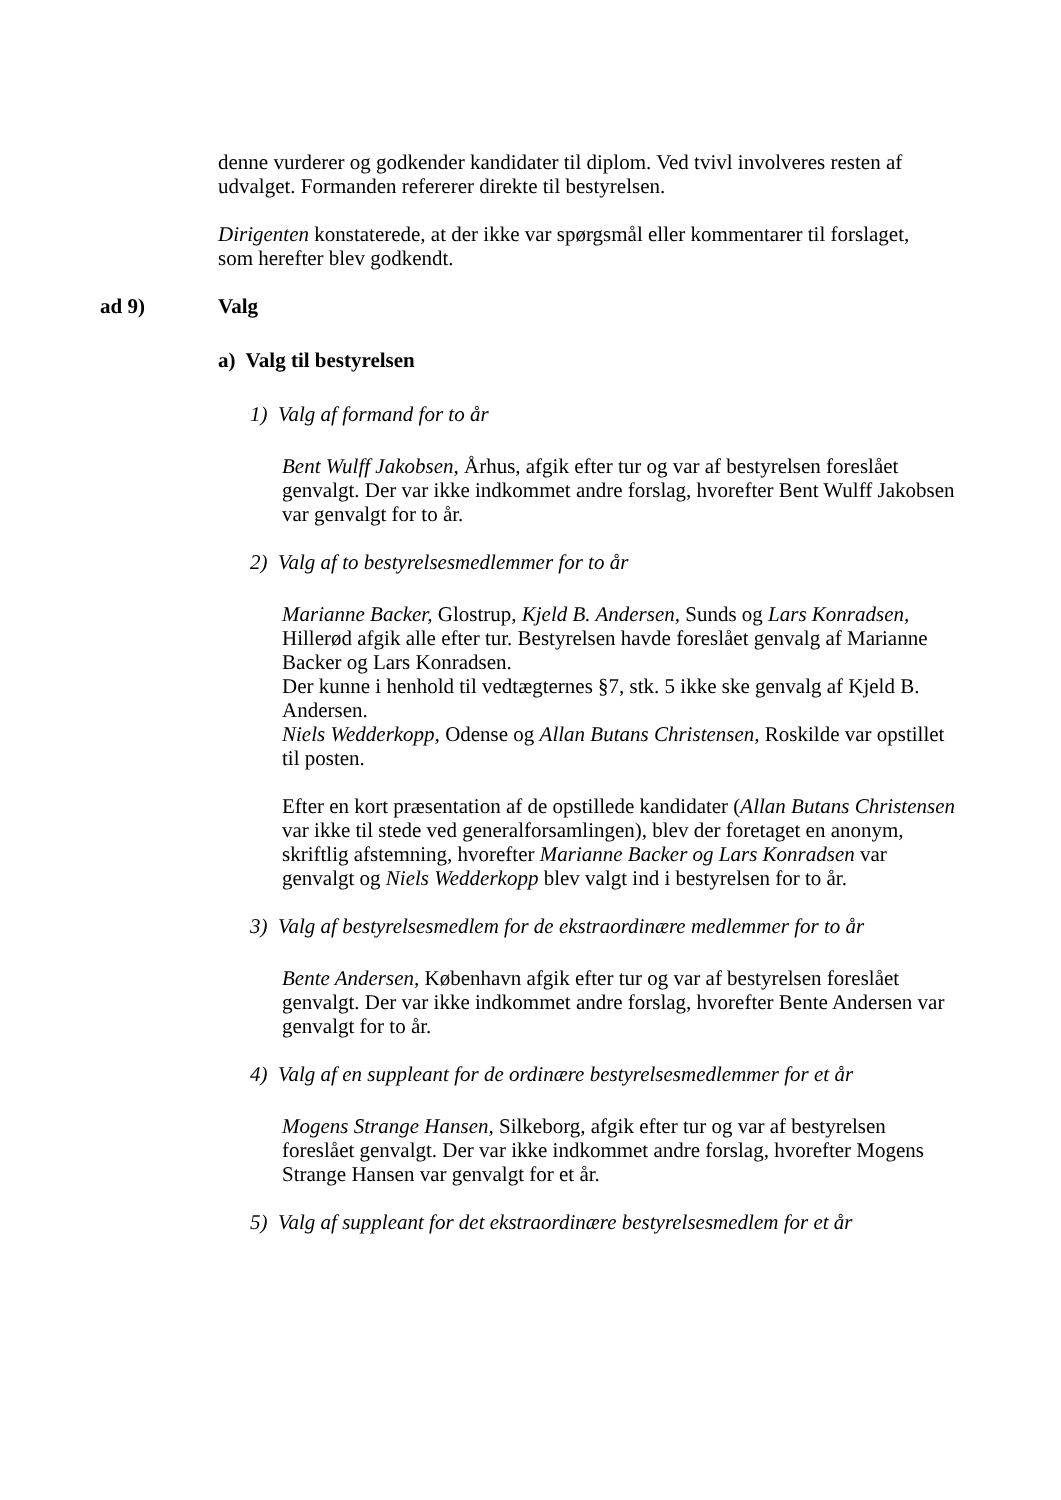denne vurderer og godkender kandidater til diplom. Ved tvivl involveres resten af udvalget. Formanden refererer direkte til bestyrelsen.
Dirigenten konstaterede, at der ikke var spørgsmål eller kommentarer til forslaget, som herefter blev godkendt.
ad 9) Valg
a) Valg til bestyrelsen
1) Valg af formand for to år
Bent Wulff Jakobsen, Århus, afgik efter tur og var af bestyrelsen foreslået genvalgt. Der var ikke indkommet andre forslag, hvorefter Bent Wulff Jakobsen var genvalgt for to år.
2) Valg af to bestyrelsesmedlemmer for to år
Marianne Backer, Glostrup, Kjeld B. Andersen, Sunds og Lars Konradsen, Hillerød afgik alle efter tur. Bestyrelsen havde foreslået genvalg af Marianne Backer og Lars Konradsen.
Der kunne i henhold til vedtægternes §7, stk. 5 ikke ske genvalg af Kjeld B. Andersen.
Niels Wedderkopp, Odense og Allan Butans Christensen, Roskilde var opstillet til posten.
Efter en kort præsentation af de opstillede kandidater (Allan Butans Christensen var ikke til stede ved generalforsamlingen), blev der foretaget en anonym, skriftlig afstemning, hvorefter Marianne Backer og Lars Konradsen var genvalgt og Niels Wedderkopp blev valgt ind i bestyrelsen for to år.
3) Valg af bestyrelsesmedlem for de ekstraordinære medlemmer for to år
Bente Andersen, København afgik efter tur og var af bestyrelsen foreslået genvalgt. Der var ikke indkommet andre forslag, hvorefter Bente Andersen var genvalgt for to år.
4) Valg af en suppleant for de ordinære bestyrelsesmedlemmer for et år
Mogens Strange Hansen, Silkeborg, afgik efter tur og var af bestyrelsen foreslået genvalgt. Der var ikke indkommet andre forslag, hvorefter Mogens Strange Hansen var genvalgt for et år.
5) Valg af suppleant for det ekstraordinære bestyrelsesmedlem for et år